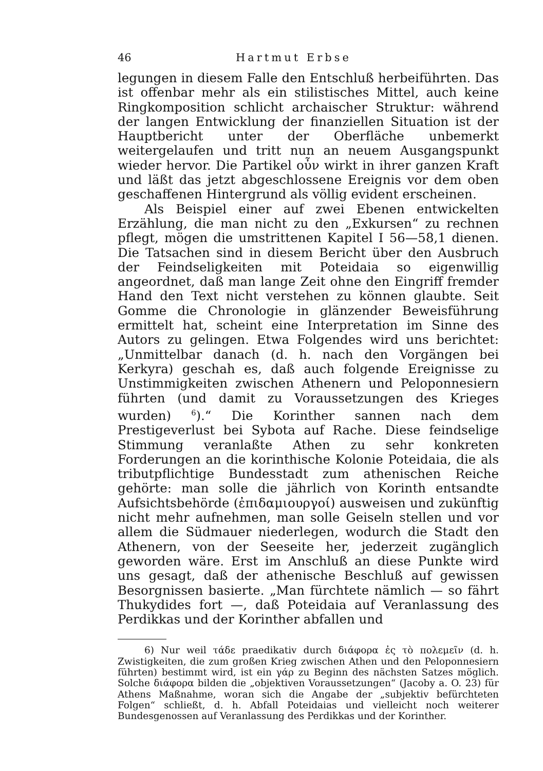46 Hartmut Erbse
legungen in diesem Falle den Entschluß herbeiführten. Das ist offenbar mehr als ein stilistisches Mittel, auch keine Ringkomposition schlicht archaischer Struktur: während der langen Entwicklung der finanziellen Situation ist der Hauptbericht unter der Oberfläche unbemerkt weitergelaufen und tritt nun an neuem Ausgangspunkt wieder hervor. Die Partikel οὖν wirkt in ihrer ganzen Kraft und läßt das jetzt abgeschlossene Ereignis vor dem oben geschaffenen Hintergrund als völlig evident erscheinen.
Als Beispiel einer auf zwei Ebenen entwickelten Erzählung, die man nicht zu den „Exkursen“ zu rechnen pflegt, mögen die umstrittenen Kapitel I 56—58,1 dienen. Die Tatsachen sind in diesem Bericht über den Ausbruch der Feindseligkeiten mit Poteidaia so eigenwillig angeordnet, daß man lange Zeit ohne den Eingriff fremder Hand den Text nicht verstehen zu können glaubte. Seit Gomme die Chronologie in glänzender Beweisführung ermittelt hat, scheint eine Interpretation im Sinne des Autors zu gelingen. Etwa Folgendes wird uns berichtet: „Unmittelbar danach (d. h. nach den Vorgängen bei Kerkyra) geschah es, daß auch folgende Ereignisse zu Unstimmigkeiten zwischen Athenern und Peloponnesiern führten (und damit zu Voraussetzungen des Krieges wurden) <sup>6</sup>).“ Die Korinther sannen nach dem Prestigeverlust bei Sybota auf Rache. Diese feindselige Stimmung veranlaßte Athen zu sehr konkreten Forderungen an die korinthische Kolonie Poteidaia, die als tributpflichtige Bundesstadt zum athenischen Reiche gehörte: man solle die jährlich von Korinth entsandte Aufsichtsbehörde (ἐπιδαμιουργοί) ausweisen und zukünftig nicht mehr aufnehmen, man solle Geiseln stellen und vor allem die Südmauer niederlegen, wodurch die Stadt den Athenern, von der Seeseite her, jederzeit zugänglich geworden wäre. Erst im Anschluß an diese Punkte wird uns gesagt, daß der athenische Beschluß auf gewissen Besorgnissen basierte. „Man fürchtete nämlich — so fährt Thukydides fort —, daß Poteidaia auf Veranlassung des Perdikkas und der Korinther abfallen und
6) Nur weil τάδε praedikativ durch διάφορα ἐς τὸ πολεμεῖν (d. h. Zwistigkeiten, die zum großen Krieg zwischen Athen und den Peloponnesiern führten) bestimmt wird, ist ein γάρ zu Beginn des nächsten Satzes möglich. Solche διάφορα bilden die „objektiven Voraussetzungen“ (Jacoby a. O. 23) für Athens Maßnahme, woran sich die Angabe der „subjektiv befürchteten Folgen“ schließt, d. h. Abfall Poteidaias und vielleicht noch weiterer Bundesgenossen auf Veranlassung des Perdikkas und der Korinther.